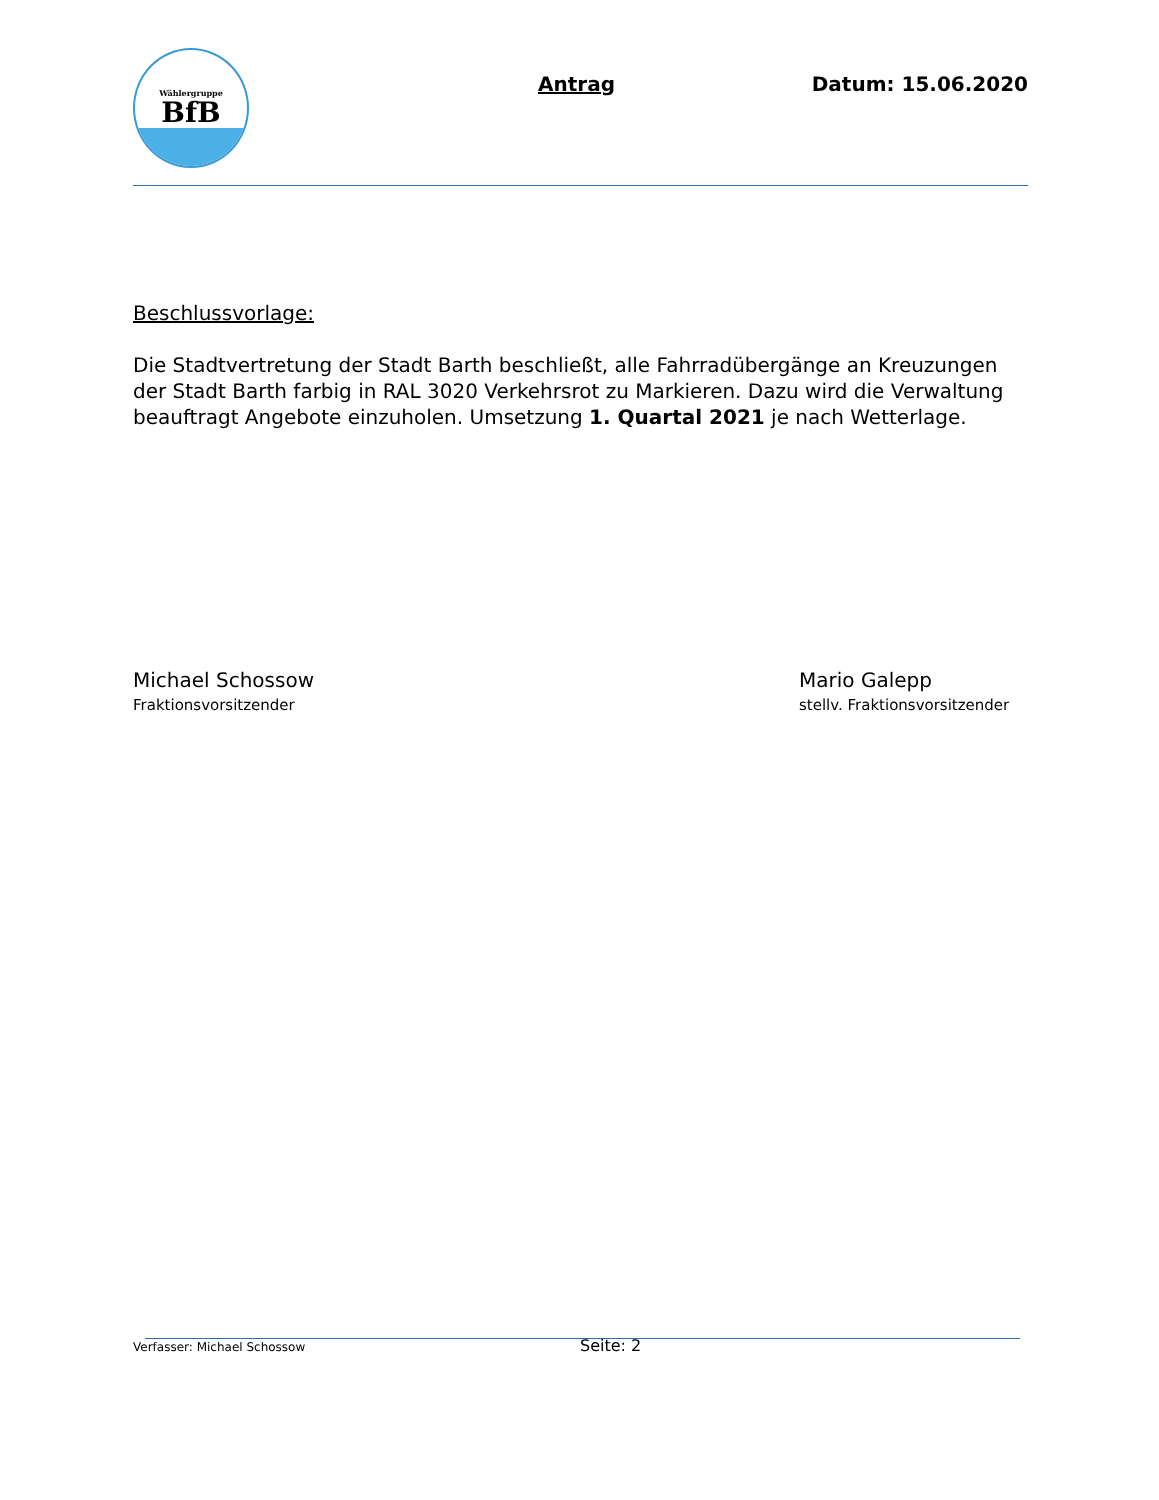Wählergruppe
BfB
Antrag Datum: 15.06.2020
Beschlussvorlage:
Die Stadtvertretung der Stadt Barth beschließt, alle Fahrradübergänge an Kreuzungen der Stadt Barth farbig in RAL 3020 Verkehrsrot zu Markieren. Dazu wird die Verwaltung beauftragt Angebote einzuholen. Umsetzung 1. Quartal 2021 je nach Wetterlage.
Michael Schossow
Fraktionsvorsitzender
Mario Galepp
stellv. Fraktionsvorsitzender
Verfasser: Michael Schossow Seite: 2